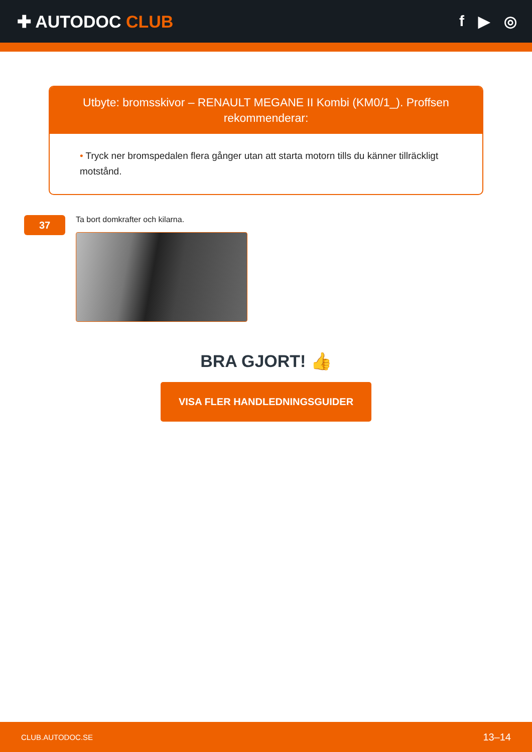✚ AUTODOC CLUB f ▶ ◎
Utbyte: bromsskivor – RENAULT MEGANE II Kombi (KM0/1_). Proffsen rekommenderar:
• Tryck ner bromspedalen flera gånger utan att starta motorn tills du känner tillräckligt motstånd.
37
Ta bort domkrafter och kilarna.
BRA GJORT! 👍
VISA FLER HANDLEDNINGSGUIDER
CLUB.AUTODOC.SE 13–14